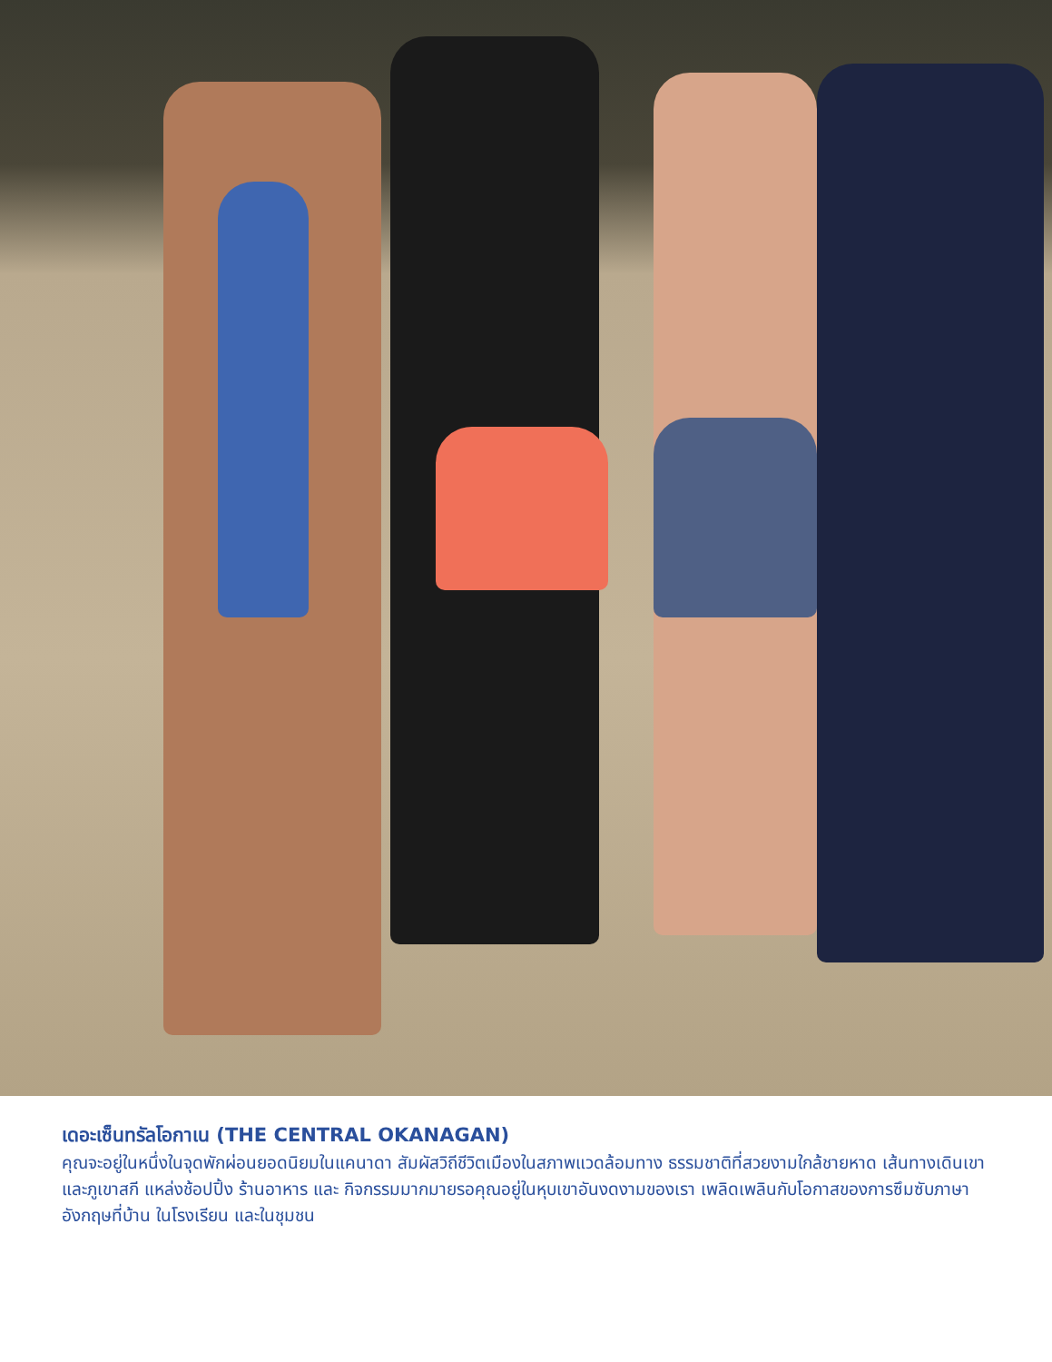เดอะเซ็นทรัลโอกาเน (THE CENTRAL OKANAGAN)
คุณจะอยู่ในหนึ่งในจุดพักผ่อนยอดนิยมในแคนาดา สัมผัสวิถีชีวิตเมืองในสภาพแวดล้อมทาง ธรรมชาติที่สวยงามใกล้ชายหาด เส้นทางเดินเขา และภูเขาสกี แหล่งช้อปปิ้ง ร้านอาหาร และ กิจกรรมมากมายรอคุณอยู่ในหุบเขาอันงดงามของเรา เพลิดเพลินกับโอกาสของการซึมซับภาษา อังกฤษที่บ้าน ในโรงเรียน และในชุมชน